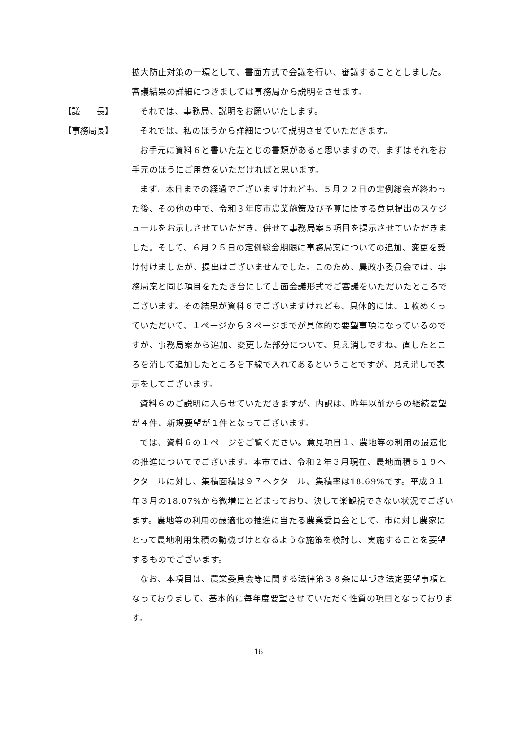拡大防止対策の一環として、書面方式で会議を行い、審議することとしました。審議結果の詳細につきましては事務局から説明をさせます。
【議　　長】 それでは、事務局、説明をお願いいたします。
【事務局長】 それでは、私のほうから詳細について説明させていただきます。
お手元に資料６と書いた左とじの書類があると思いますので、まずはそれをお手元のほうにご用意をいただければと思います。
まず、本日までの経過でございますけれども、５月２２日の定例総会が終わった後、その他の中で、令和３年度市農業施策及び予算に関する意見提出のスケジュールをお示しさせていただき、併せて事務局案５項目を提示させていただきました。そして、６月２５日の定例総会期限に事務局案についての追加、変更を受け付けましたが、提出はございませんでした。このため、農政小委員会では、事務局案と同じ項目をたたき台にして書面会議形式でご審議をいただいたところでございます。その結果が資料６でございますけれども、具体的には、１枚めくっていただいて、１ページから３ページまでが具体的な要望事項になっているのですが、事務局案から追加、変更した部分について、見え消しですね、直したところを消して追加したところを下線で入れてあるということですが、見え消しで表示をしてございます。
資料６のご説明に入らせていただきますが、内訳は、昨年以前からの継続要望が４件、新規要望が１件となってございます。
では、資料６の１ページをご覧ください。意見項目１、農地等の利用の最適化の推進についてでございます。本市では、令和２年３月現在、農地面積５１９ヘクタールに対し、集積面積は９７ヘクタール、集積率は18.69%です。平成３１年３月の18.07%から微増にとどまっており、決して楽観視できない状況でございます。農地等の利用の最適化の推進に当たる農業委員会として、市に対し農家にとって農地利用集積の動機づけとなるような施策を検討し、実施することを要望するものでございます。
なお、本項目は、農業委員会等に関する法律第３８条に基づき法定要望事項となっておりまして、基本的に毎年度要望させていただく性質の項目となっております。
16